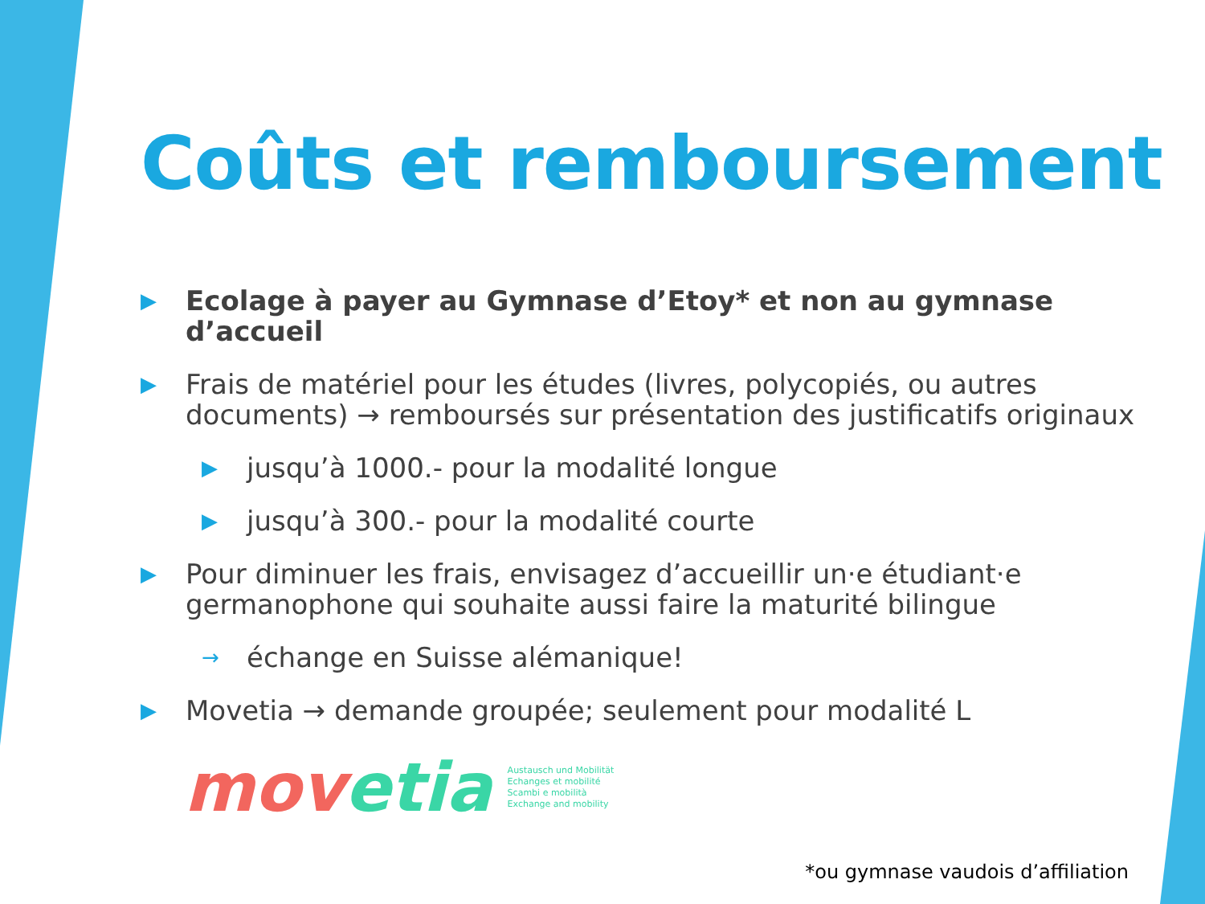Coûts et remboursement
▶ Ecolage à payer au Gymnase d’Etoy* et non au gymnase d’accueil
▶ Frais de matériel pour les études (livres, polycopiés, ou autres documents) → remboursés sur présentation des justificatifs originaux
▶ jusqu’à 1000.- pour la modalité longue
▶ jusqu’à 300.- pour la modalité courte
▶ Pour diminuer les frais, envisagez d’accueillir un·e étudiant·e germanophone qui souhaite aussi faire la maturité bilingue
→ échange en Suisse alémanique!
▶ Movetia → demande groupée; seulement pour modalité L
mov etia
Austausch und Mobilität
Echanges et mobilité
Scambi e mobilità
Exchange and mobility
*ou gymnase vaudois d’affiliation